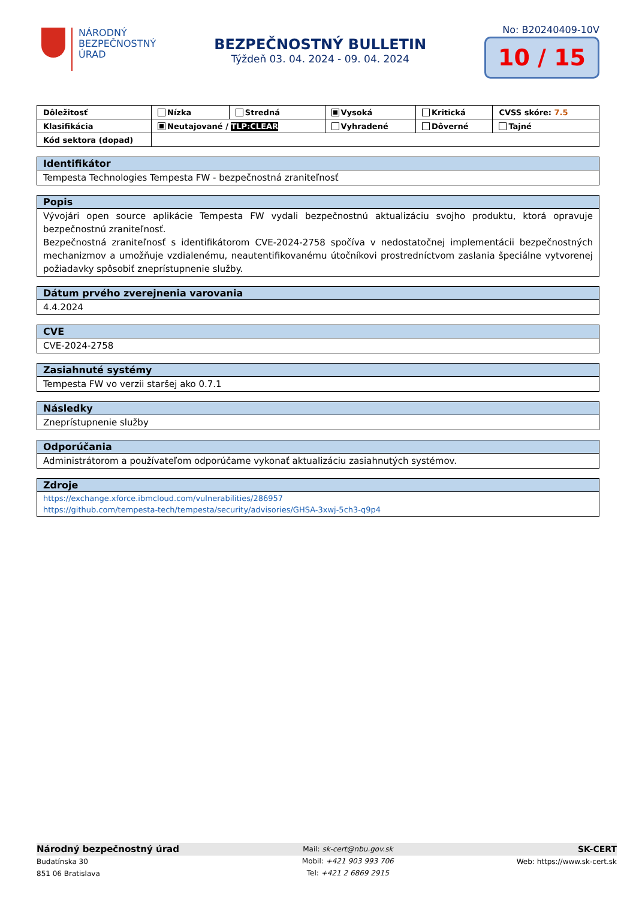NÁRODNÝ
BEZPEČNOSTNÝ
ÚRAD
BEZPEČNOSTNÝ BULLETIN
Týždeň 03. 04. 2024 - 09. 04. 2024
No: B20240409-10V
10 / 15
| Dôležitosť | Nízka | Stredná | Vysoká | Kritická | CVSS skóre: 7.5 |
| Klasifikácia | Neutajované / TLP:CLEAR | | Vyhradené | Dôverné | Tajné |
| Kód sektora (dopad) | | | | | |
Identifikátor
Tempesta Technologies Tempesta FW - bezpečnostná zraniteľnosť
Popis
Vývojári open source aplikácie Tempesta FW vydali bezpečnostnú aktualizáciu svojho produktu, ktorá opravuje bezpečnostnú zraniteľnosť.
Bezpečnostná zraniteľnosť s identifikátorom CVE-2024-2758 spočíva v nedostatočnej implementácii bezpečnostných mechanizmov a umožňuje vzdialenému, neautentifikovanému útočníkovi prostredníctvom zaslania špeciálne vytvorenej požiadavky spôsobiť zneprístupnenie služby.
Dátum prvého zverejnenia varovania
4.4.2024
CVE
CVE-2024-2758
Zasiahnuté systémy
Tempesta FW vo verzii staršej ako 0.7.1
Následky
Zneprístupnenie služby
Odporúčania
Administrátorom a používateľom odporúčame vykonať aktualizáciu zasiahnutých systémov.
Zdroje
https://exchange.xforce.ibmcloud.com/vulnerabilities/286957
https://github.com/tempesta-tech/tempesta/security/advisories/GHSA-3xwj-5ch3-q9p4
Národný bezpečnostný úrad
Budatínska 30
851 06 Bratislava
Mail: sk-cert@nbu.gov.sk
Mobil: +421 903 993 706
Tel: +421 2 6869 2915
SK-CERT
Web: https://www.sk-cert.sk